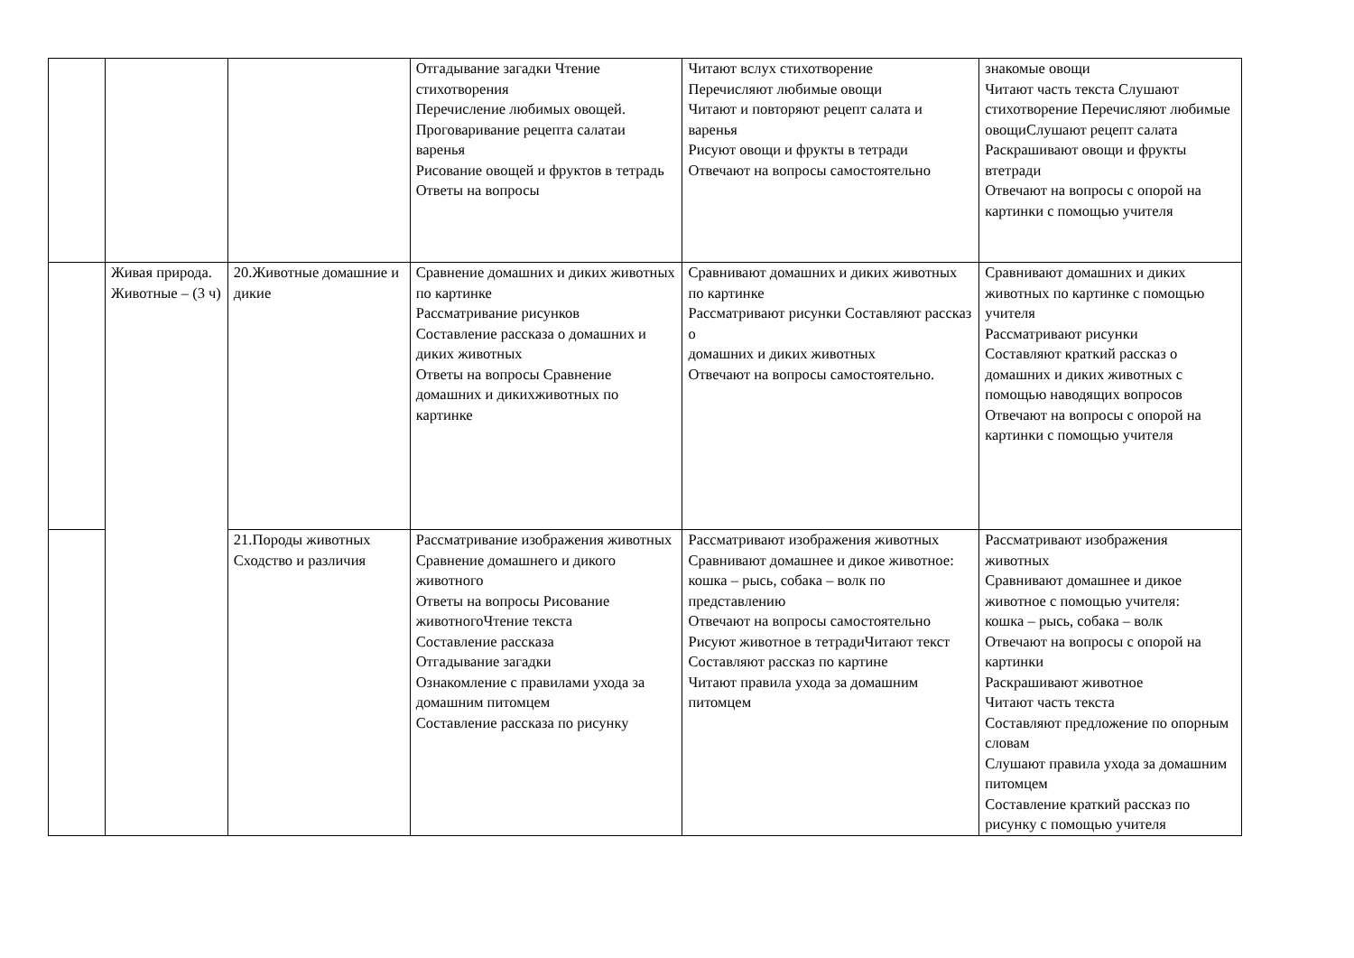| | | | Отгадывание загадки Чтение стихотворения Перечисление любимых овощей. Проговаривание рецепта салатаи варенья Рисование овощей и фруктов в тетрадь Ответы на вопросы | Читают вслух стихотворение Перечисляют любимые овощи Читают и повторяют рецепт салата и варенья Рисуют овощи и фрукты в тетради Отвечают на вопросы самостоятельно | знакомые овощи Читают часть текста Слушают стихотворение Перечисляют любимые овощиСлушают рецепт салата Раскрашивают овощи и фрукты втетради Отвечают на вопросы с опорой на картинки с помощью учителя |
| | Живая природа. Животные – (3 ч) | 20.Животные домашние и дикие | Сравнение домашних и диких животных по картинке Рассматривание рисунков Составление рассказа о домашних и диких животных Ответы на вопросы Сравнение домашних и дикихживотных по картинке | Сравнивают домашних и диких животных по картинке Рассматривают рисунки Составляют рассказ о домашних и диких животных Отвечают на вопросы самостоятельно. | Сравнивают домашних и диких животных по картинке с помощью учителя Рассматривают рисунки Составляют краткий рассказ о домашних и диких животных с помощью наводящих вопросов Отвечают на вопросы с опорой на картинки с помощью учителя |
| | | 21.Породы животных Сходство и различия | Рассматривание изображения животных Сравнение домашнего и дикого животного Ответы на вопросы Рисование животногоЧтение текста Составление рассказа Отгадывание загадки Ознакомление с правилами ухода за домашним питомцем Составление рассказа по рисунку | Рассматривают изображения животных Сравнивают домашнее и дикое животное: кошка – рысь, собака – волк по представлению Отвечают на вопросы самостоятельно Рисуют животное в тетрадиЧитают текст Составляют рассказ по картине Читают правила ухода за домашним питомцем | Рассматривают изображения животных Сравнивают домашнее и дикое животное с помощью учителя: кошка – рысь, собака – волк Отвечают на вопросы с опорой на картинки Раскрашивают животное Читают часть текста Составляют предложение по опорным словам Слушают правила ухода за домашним питомцем Составление краткий рассказ по рисунку с помощью учителя |